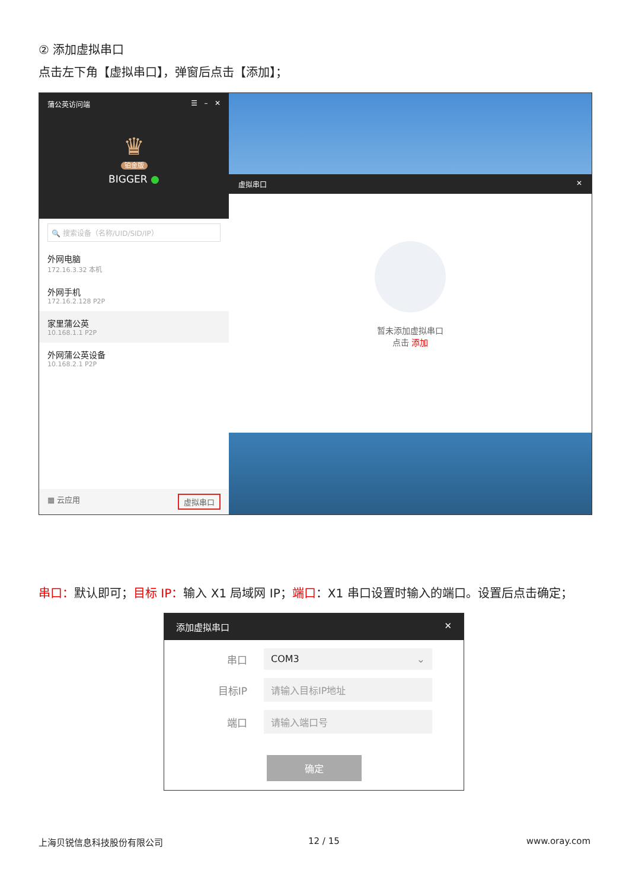② 添加虚拟串口
点击左下角【虚拟串口】，弹窗后点击【添加】；
蒲公英访问端 ☰ – ✕
♛
铂金版
BIGGER ●
🔍 搜索设备（名称/UID/SID/IP）
外网电脑
172.16.3.32 本机
外网手机
172.16.2.128 P2P
家里蒲公英
10.168.1.1 P2P
外网蒲公英设备
10.168.2.1 P2P
▦ 云应用 虚拟串口
虚拟串口 ✕
暂未添加虚拟串口
点击 添加
串口：默认即可；目标 IP：输入 X1 局域网 IP；端口：X1 串口设置时输入的端口。设置后点击确定；
添加虚拟串口 ✕
串口
COM3 ⌄
目标IP
请输入目标IP地址
端口
请输入端口号
确定
上海贝锐信息科技股份有限公司 12 / 15 www.oray.com